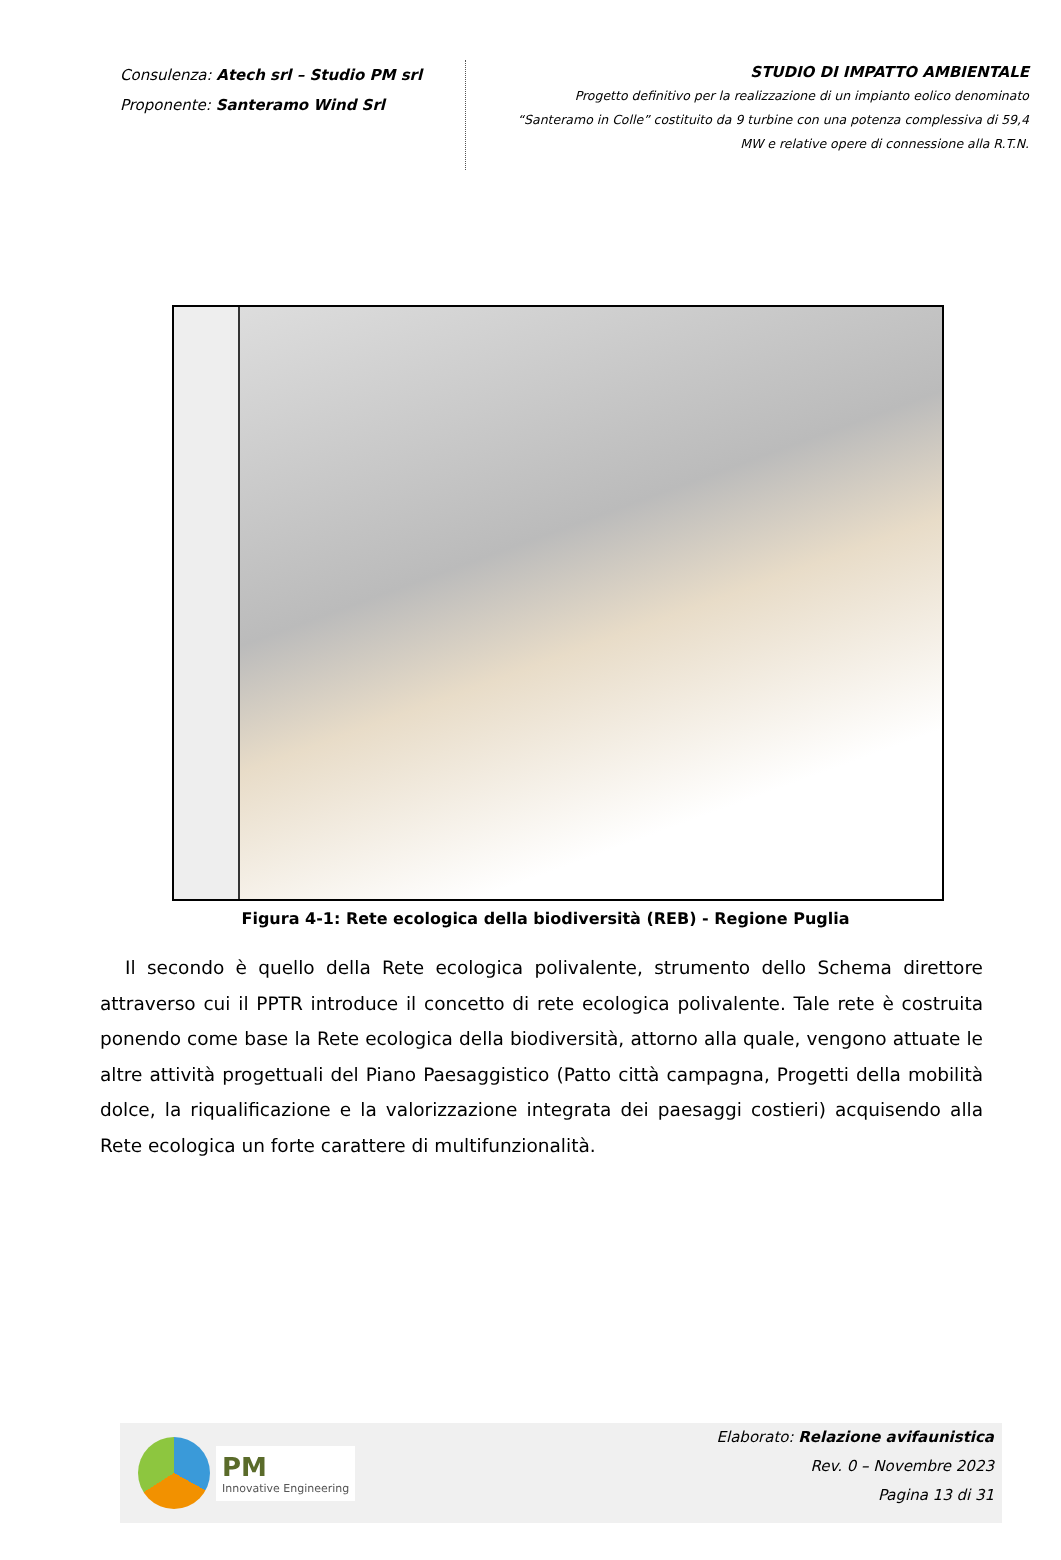Consulenza: Atech srl – Studio PM srl
Proponente: Santeramo Wind Srl
STUDIO DI IMPATTO AMBIENTALE
Progetto definitivo per la realizzazione di un impianto eolico denominato
“Santeramo in Colle” costituito da 9 turbine con una potenza complessiva di 59,4
MW e relative opere di connessione alla R.T.N.
Figura 4-1: Rete ecologica della biodiversità (REB) - Regione Puglia
Il secondo è quello della Rete ecologica polivalente, strumento dello Schema direttore attraverso cui il PPTR introduce il concetto di rete ecologica polivalente. Tale rete è costruita ponendo come base la Rete ecologica della biodiversità, attorno alla quale, vengono attuate le altre attività progettuali del Piano Paesaggistico (Patto città campagna, Progetti della mobilità dolce, la riqualificazione e la valorizzazione integrata dei paesaggi costieri) acquisendo alla Rete ecologica un forte carattere di multifunzionalità.
PM
Innovative Engineering
Elaborato: Relazione avifaunistica
Rev. 0 – Novembre 2023
Pagina 13 di 31